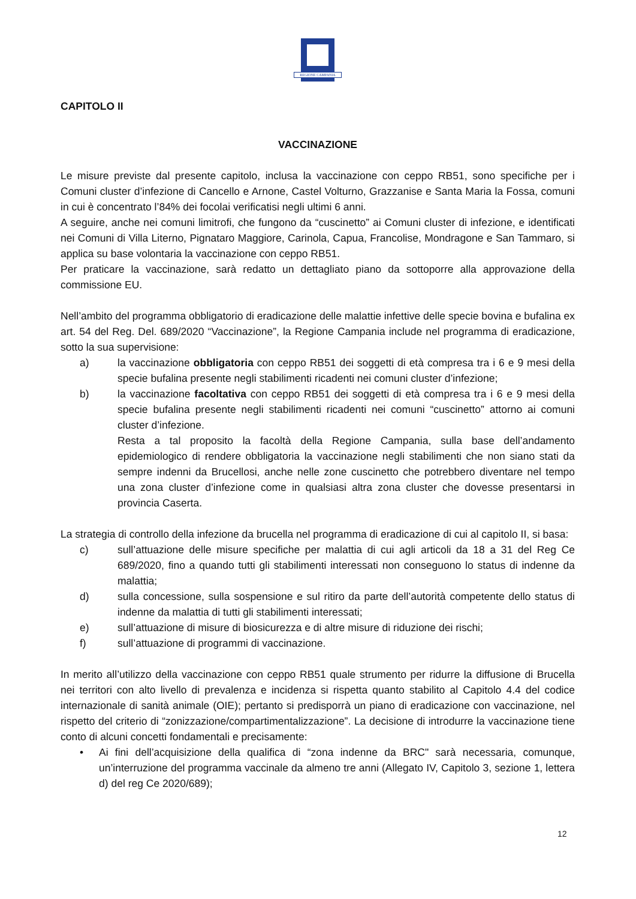REGIONE CAMPANIA
CAPITOLO II
VACCINAZIONE
Le misure previste dal presente capitolo, inclusa la vaccinazione con ceppo RB51, sono specifiche per i Comuni cluster d’infezione di Cancello e Arnone, Castel Volturno, Grazzanise e Santa Maria la Fossa, comuni in cui è concentrato l’84% dei focolai verificatisi negli ultimi 6 anni.
A seguire, anche nei comuni limitrofi, che fungono da “cuscinetto” ai Comuni cluster di infezione, e identificati nei Comuni di Villa Literno, Pignataro Maggiore, Carinola, Capua, Francolise, Mondragone e San Tammaro, si applica su base volontaria la vaccinazione con ceppo RB51.
Per praticare la vaccinazione, sarà redatto un dettagliato piano da sottoporre alla approvazione della commissione EU.
Nell’ambito del programma obbligatorio di eradicazione delle malattie infettive delle specie bovina e bufalina ex art. 54 del Reg. Del. 689/2020 “Vaccinazione”, la Regione Campania include nel programma di eradicazione, sotto la sua supervisione:
a) la vaccinazione obbligatoria con ceppo RB51 dei soggetti di età compresa tra i 6 e 9 mesi della specie bufalina presente negli stabilimenti ricadenti nei comuni cluster d’infezione;
b) la vaccinazione facoltativa con ceppo RB51 dei soggetti di età compresa tra i 6 e 9 mesi della specie bufalina presente negli stabilimenti ricadenti nei comuni “cuscinetto” attorno ai comuni cluster d’infezione.
Resta a tal proposito la facoltà della Regione Campania, sulla base dell’andamento epidemiologico di rendere obbligatoria la vaccinazione negli stabilimenti che non siano stati da sempre indenni da Brucellosi, anche nelle zone cuscinetto che potrebbero diventare nel tempo una zona cluster d’infezione come in qualsiasi altra zona cluster che dovesse presentarsi in provincia Caserta.
La strategia di controllo della infezione da brucella nel programma di eradicazione di cui al capitolo II, si basa:
c) sull’attuazione delle misure specifiche per malattia di cui agli articoli da 18 a 31 del Reg Ce 689/2020, fino a quando tutti gli stabilimenti interessati non conseguono lo status di indenne da malattia;
d) sulla concessione, sulla sospensione e sul ritiro da parte dell’autorità competente dello status di indenne da malattia di tutti gli stabilimenti interessati;
e) sull’attuazione di misure di biosicurezza e di altre misure di riduzione dei rischi;
f) sull’attuazione di programmi di vaccinazione.
In merito all’utilizzo della vaccinazione con ceppo RB51 quale strumento per ridurre la diffusione di Brucella nei territori con alto livello di prevalenza e incidenza si rispetta quanto stabilito al Capitolo 4.4 del codice internazionale di sanità animale (OIE); pertanto si predisporrà un piano di eradicazione con vaccinazione, nel rispetto del criterio di “zonizzazione/compartimentalizzazione”. La decisione di introdurre la vaccinazione tiene conto di alcuni concetti fondamentali e precisamente:
• Ai fini dell’acquisizione della qualifica di “zona indenne da BRC" sarà necessaria, comunque, un’interruzione del programma vaccinale da almeno tre anni (Allegato IV, Capitolo 3, sezione 1, lettera d) del reg Ce 2020/689);
12